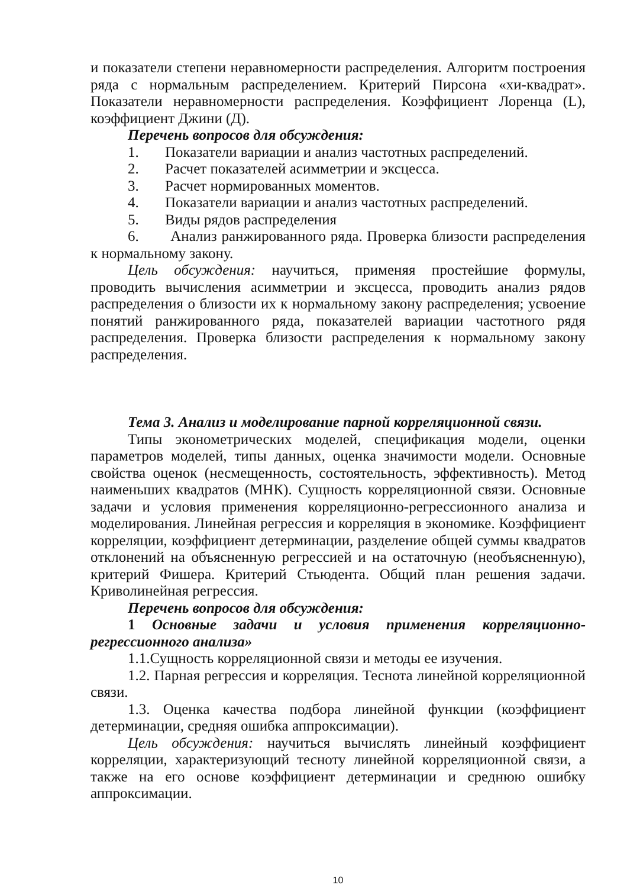и показатели степени неравномерности распределения. Алгоритм построения ряда с нормальным распределением. Критерий Пирсона «хи-квадрат». Показатели неравномерности распределения. Коэффициент Лоренца (L), коэффициент Джини (Д).
Перечень вопросов для обсуждения:
1. Показатели вариации и анализ частотных распределений.
2. Расчет показателей асимметрии и эксцесса.
3. Расчет нормированных моментов.
4. Показатели вариации и анализ частотных распределений.
5. Виды рядов распределения
6. Анализ ранжированного ряда. Проверка близости распределения к нормальному закону.
Цель обсуждения: научиться, применяя простейшие формулы, проводить вычисления асимметрии и эксцесса, проводить анализ рядов распределения о близости их к нормальному закону распределения; усвоение понятий ранжированного ряда, показателей вариации частотного рядя распределения. Проверка близости распределения к нормальному закону распределения.
Тема 3. Анализ и моделирование парной корреляционной связи.
Типы эконометрических моделей, спецификация модели, оценки параметров моделей, типы данных, оценка значимости модели. Основные свойства оценок (несмещенность, состоятельность, эффективность). Метод наименьших квадратов (МНК). Сущность корреляционной связи. Основные задачи и условия применения корреляционно-регрессионного анализа и моделирования. Линейная регрессия и корреляция в экономике. Коэффициент корреляции, коэффициент детерминации, разделение общей суммы квадратов отклонений на объясненную регрессией и на остаточную (необъясненную), критерий Фишера. Критерий Стьюдента. Общий план решения задачи. Криволинейная регрессия.
Перечень вопросов для обсуждения:
1 Основные задачи и условия применения корреляционно-регрессионного анализа»
1.1.Сущность корреляционной связи и методы ее изучения.
1.2. Парная регрессия и корреляция. Теснота линейной корреляционной связи.
1.3. Оценка качества подбора линейной функции (коэффициент детерминации, средняя ошибка аппроксимации).
Цель обсуждения: научиться вычислять линейный коэффициент корреляции, характеризующий тесноту линейной корреляционной связи, а также на его основе коэффициент детерминации и среднюю ошибку аппроксимации.
10